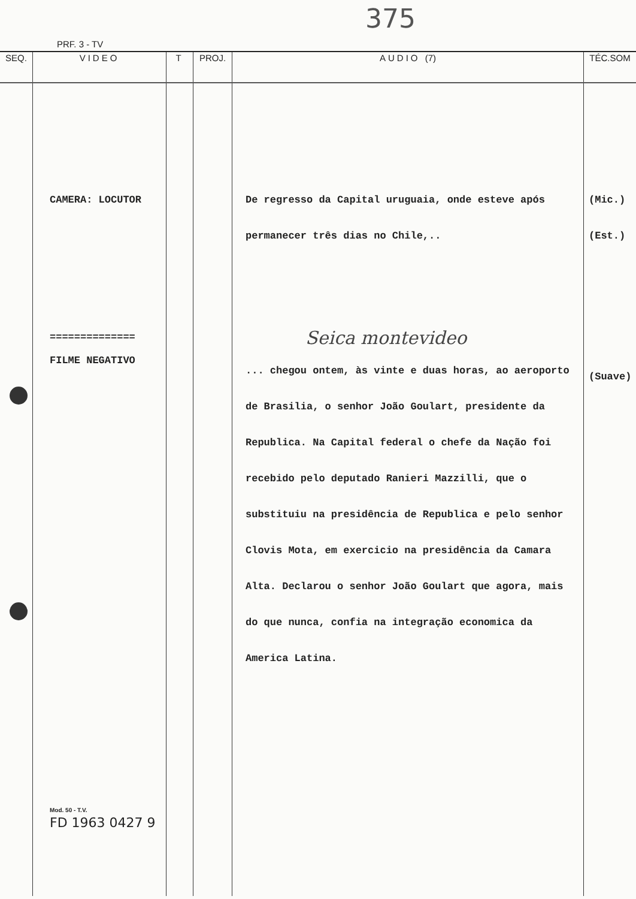375
PRF. 3 - TV
| SEQ. | VIDEO | T | PROJ. | AUDIO (7) | TÉC.SOM |
| --- | --- | --- | --- | --- | --- |
| | CAMERA: LOCUTOR ============== FILME NEGATIVO Mod. 50 - T.V. FD 1963 0427 9 | | | De regresso da Capital uruguaia, onde esteve após permanecer três dias no Chile,.. Seica montevideo ... chegou ontem, às vinte e duas horas, ao aeroporto de Brasilia, o senhor João Goulart, presidente da Republica. Na Capital federal o chefe da Nação foi recebido pelo deputado Ranieri Mazzilli, que o substituiu na presidência de Republica e pelo senhor Clovis Mota, em exercicio na presidência da Camara Alta. Declarou o senhor João Goulart que agora, mais do que nunca, confia na integração economica da America Latina. | (Mic.) (Est.) (Suave) |